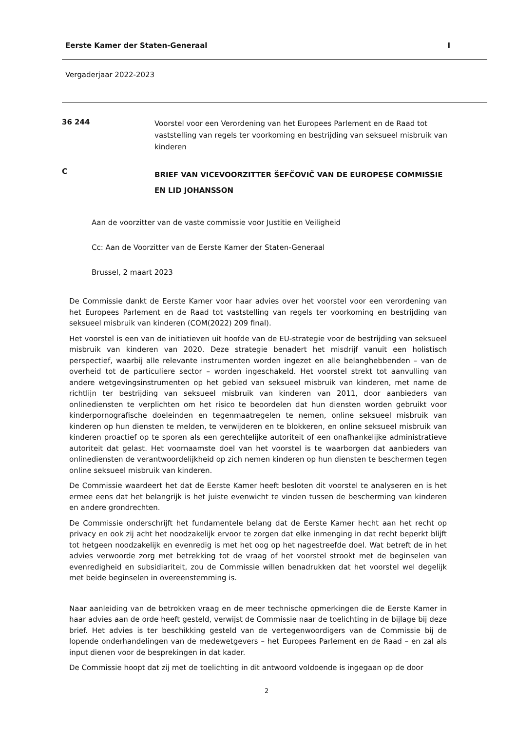Eerste Kamer der Staten-Generaal I
Vergaderjaar 2022-2023
36 244
Voorstel voor een Verordening van het Europees Parlement en de Raad tot vaststelling van regels ter voorkoming en bestrijding van seksueel misbruik van kinderen
C
BRIEF VAN VICEVOORZITTER ŠEFČOVIČ VAN DE EUROPESE COMMISSIE EN LID JOHANSSON
Aan de voorzitter van de vaste commissie voor Justitie en Veiligheid
Cc: Aan de Voorzitter van de Eerste Kamer der Staten-Generaal
Brussel, 2 maart 2023
De Commissie dankt de Eerste Kamer voor haar advies over het voorstel voor een verordening van het Europees Parlement en de Raad tot vaststelling van regels ter voorkoming en bestrijding van seksueel misbruik van kinderen (COM(2022) 209 final).
Het voorstel is een van de initiatieven uit hoofde van de EU-strategie voor de bestrijding van seksueel misbruik van kinderen van 2020. Deze strategie benadert het misdrijf vanuit een holistisch perspectief, waarbij alle relevante instrumenten worden ingezet en alle belanghebbenden – van de overheid tot de particuliere sector – worden ingeschakeld. Het voorstel strekt tot aanvulling van andere wetgevingsinstrumenten op het gebied van seksueel misbruik van kinderen, met name de richtlijn ter bestrijding van seksueel misbruik van kinderen van 2011, door aanbieders van onlinediensten te verplichten om het risico te beoordelen dat hun diensten worden gebruikt voor kinderpornografische doeleinden en tegenmaatregelen te nemen, online seksueel misbruik van kinderen op hun diensten te melden, te verwijderen en te blokkeren, en online seksueel misbruik van kinderen proactief op te sporen als een gerechtelijke autoriteit of een onafhankelijke administratieve autoriteit dat gelast. Het voornaamste doel van het voorstel is te waarborgen dat aanbieders van onlinediensten de verantwoordelijkheid op zich nemen kinderen op hun diensten te beschermen tegen online seksueel misbruik van kinderen.
De Commissie waardeert het dat de Eerste Kamer heeft besloten dit voorstel te analyseren en is het ermee eens dat het belangrijk is het juiste evenwicht te vinden tussen de bescherming van kinderen en andere grondrechten.
De Commissie onderschrijft het fundamentele belang dat de Eerste Kamer hecht aan het recht op privacy en ook zij acht het noodzakelijk ervoor te zorgen dat elke inmenging in dat recht beperkt blijft tot hetgeen noodzakelijk en evenredig is met het oog op het nagestreefde doel. Wat betreft de in het advies verwoorde zorg met betrekking tot de vraag of het voorstel strookt met de beginselen van evenredigheid en subsidiariteit, zou de Commissie willen benadrukken dat het voorstel wel degelijk met beide beginselen in overeenstemming is.
Naar aanleiding van de betrokken vraag en de meer technische opmerkingen die de Eerste Kamer in haar advies aan de orde heeft gesteld, verwijst de Commissie naar de toelichting in de bijlage bij deze brief. Het advies is ter beschikking gesteld van de vertegenwoordigers van de Commissie bij de lopende onderhandelingen van de medewetgevers – het Europees Parlement en de Raad – en zal als input dienen voor de besprekingen in dat kader.
De Commissie hoopt dat zij met de toelichting in dit antwoord voldoende is ingegaan op de door
2